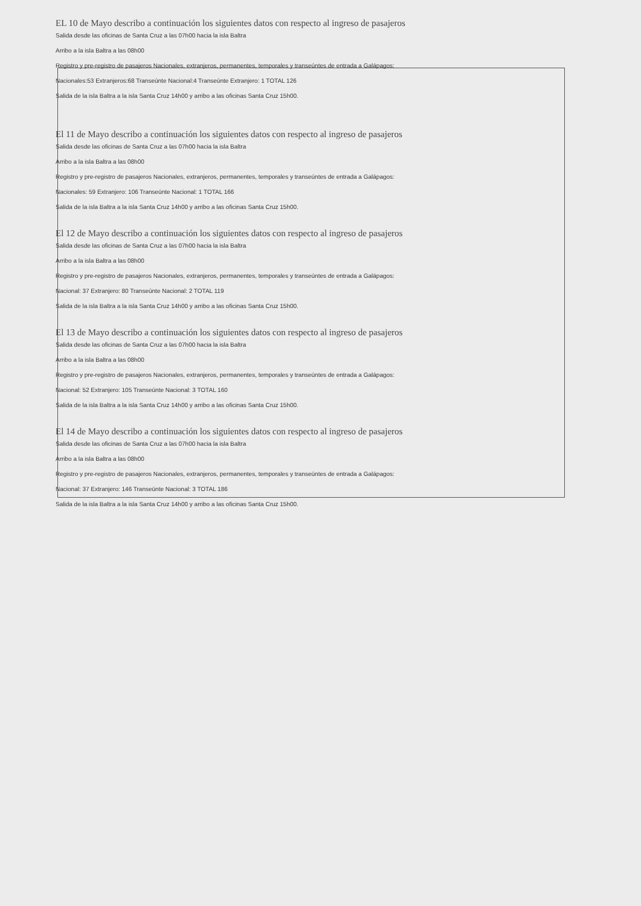EL 10 de Mayo describo a continuación los siguientes datos con respecto al ingreso de pasajeros
Salida desde las oficinas de Santa Cruz a las 07h00 hacia la isla Baltra
Arribo a la isla Baltra a las 08h00
Registro y pre-registro de pasajeros Nacionales, extranjeros, permanentes, temporales y transeúntes de entrada a Galápagos:
Nacionales:53 Extranjeros:68 Transeúnte Nacional:4 Transeúnte Extranjero: 1 TOTAL 126
Salida de la isla Baltra a la isla Santa Cruz 14h00 y arribo a las oficinas Santa Cruz 15h00.
El 11 de Mayo describo a continuación los siguientes datos con respecto al ingreso de pasajeros
Salida desde las oficinas de Santa Cruz a las 07h00 hacia la isla Baltra
Arribo a la isla Baltra a las 08h00
Registro y pre-registro de pasajeros Nacionales, extranjeros, permanentes, temporales y transeúntes de entrada a Galápagos:
Nacionales: 59 Extranjero: 106 Transeúnte Nacional: 1 TOTAL 166
Salida de la isla Baltra a la isla Santa Cruz 14h00 y arribo a las oficinas Santa Cruz 15h00.
El 12 de Mayo describo a continuación los siguientes datos con respecto al ingreso de pasajeros
Salida desde las oficinas de Santa Cruz a las 07h00 hacia la isla Baltra
Arribo a la isla Baltra a las 08h00
Registro y pre-registro de pasajeros Nacionales, extranjeros, permanentes, temporales y transeúntes de entrada a Galápagos:
Nacional: 37 Extranjero: 80 Transeúnte Nacional: 2 TOTAL 119
Salida de la isla Baltra a la isla Santa Cruz 14h00 y arribo a las oficinas Santa Cruz 15h00.
El 13 de Mayo describo a continuación los siguientes datos con respecto al ingreso de pasajeros
Salida desde las oficinas de Santa Cruz a las 07h00 hacia la isla Baltra
Arribo a la isla Baltra a las 08h00
Registro y pre-registro de pasajeros Nacionales, extranjeros, permanentes, temporales y transeúntes de entrada a Galápagos:
Nacional: 52 Extranjero: 105 Transeúnte Nacional: 3 TOTAL 160
Salida de la isla Baltra a la isla Santa Cruz 14h00 y arribo a las oficinas Santa Cruz 15h00.
El 14 de Mayo describo a continuación los siguientes datos con respecto al ingreso de pasajeros
Salida desde las oficinas de Santa Cruz a las 07h00 hacia la isla Baltra
Arribo a la isla Baltra a las 08h00
Registro y pre-registro de pasajeros Nacionales, extranjeros, permanentes, temporales y transeúntes de entrada a Galápagos:
Nacional: 37 Extranjero: 146 Transeúnte Nacional: 3 TOTAL 186
Salida de la isla Baltra a la isla Santa Cruz 14h00 y arribo a las oficinas Santa Cruz 15h00.